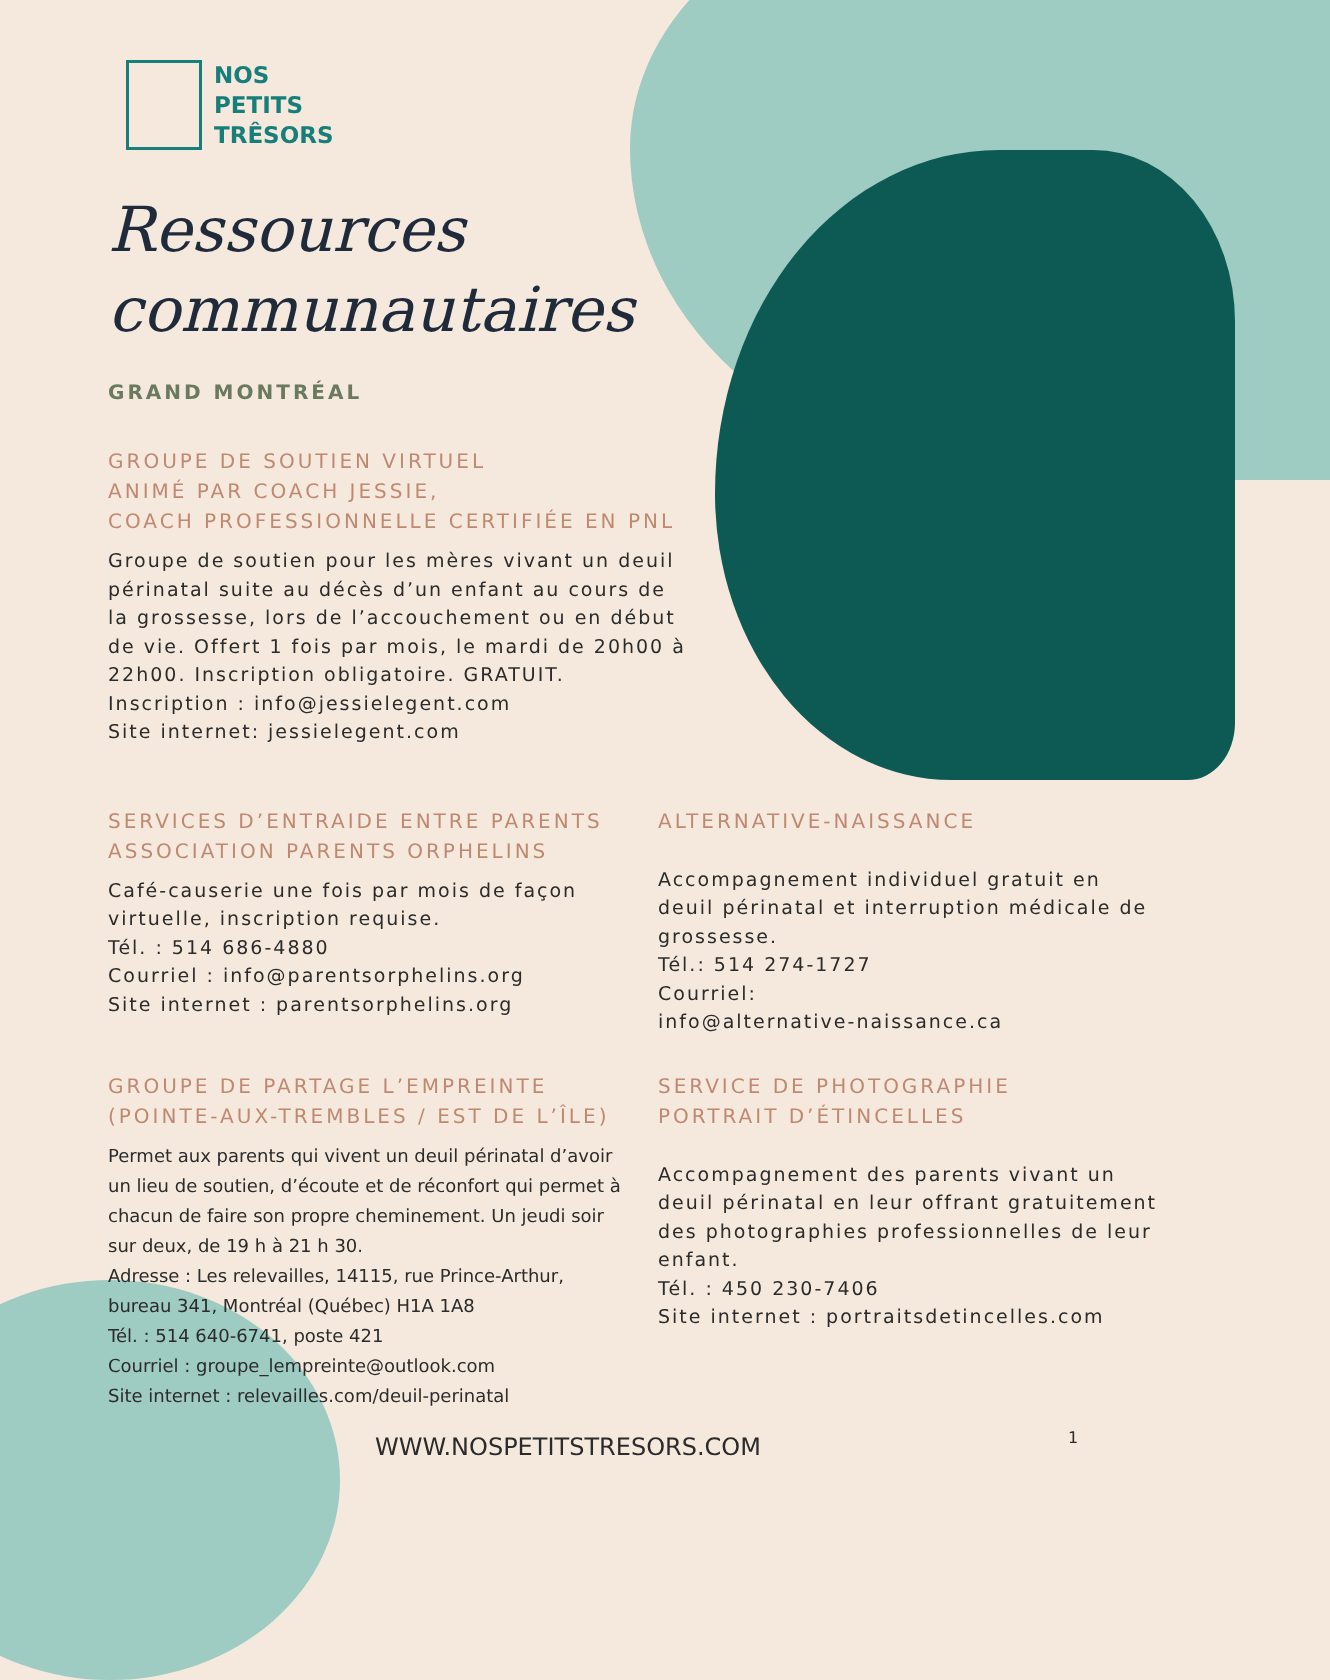NOS
PETITS
TRÊSORS
Ressources
communautaires
GRAND MONTRÉAL
GROUPE DE SOUTIEN VIRTUEL
ANIMÉ PAR COACH JESSIE,
COACH PROFESSIONNELLE CERTIFIÉE EN PNL
Groupe de soutien pour les mères vivant un deuil périnatal suite au décès d’un enfant au cours de la grossesse, lors de l’accouchement ou en début de vie. Offert 1 fois par mois, le mardi de 20h00 à 22h00. Inscription obligatoire. GRATUIT.
Inscription : info@jessielegent.com
Site internet: jessielegent.com
SERVICES D’ENTRAIDE ENTRE PARENTS
ASSOCIATION PARENTS ORPHELINS
Café-causerie une fois par mois de façon virtuelle, inscription requise.
Tél. : 514 686-4880
Courriel : info@parentsorphelins.org
Site internet : parentsorphelins.org
ALTERNATIVE-NAISSANCE
Accompagnement individuel gratuit en deuil périnatal et interruption médicale de grossesse.
Tél.: 514 274-1727
Courriel:
info@alternative-naissance.ca
GROUPE DE PARTAGE L’EMPREINTE
(POINTE-AUX-TREMBLES / EST DE L’ÎLE)
Permet aux parents qui vivent un deuil périnatal d’avoir un lieu de soutien, d’écoute et de réconfort qui permet à chacun de faire son propre cheminement. Un jeudi soir sur deux, de 19 h à 21 h 30.
Adresse : Les relevailles, 14115, rue Prince-Arthur, bureau 341, Montréal (Québec) H1A 1A8
Tél. : 514 640-6741, poste 421
Courriel : groupe_lempreinte@outlook.com
Site internet : relevailles.com/deuil-perinatal
SERVICE DE PHOTOGRAPHIE
PORTRAIT D’ÉTINCELLES
Accompagnement des parents vivant un deuil périnatal en leur offrant gratuitement des photographies professionnelles de leur enfant.
Tél. : 450 230-7406
Site internet : portraitsdetincelles.com
WWW.NOSPETITSTRESORS.COM 1